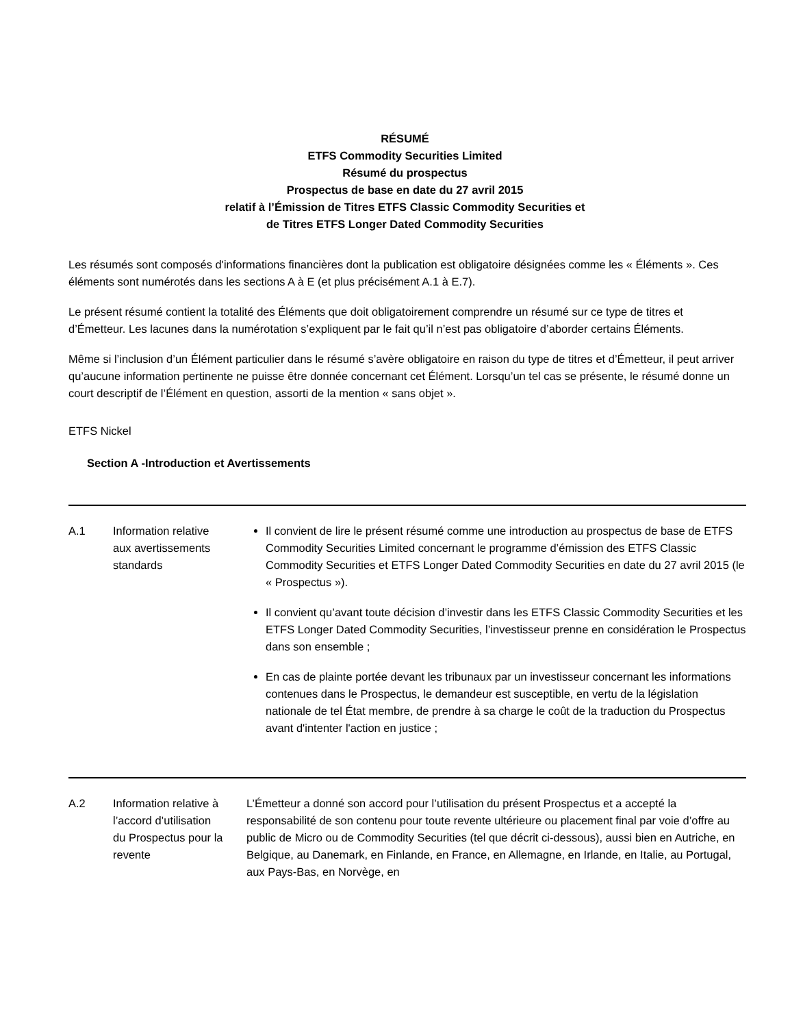RÉSUMÉ
ETFS Commodity Securities Limited
Résumé du prospectus
Prospectus de base en date du 27 avril 2015
relatif à l’Émission de Titres ETFS Classic Commodity Securities et
de Titres ETFS Longer Dated Commodity Securities
Les résumés sont composés d'informations financières dont la publication est obligatoire désignées comme les « Éléments ». Ces éléments sont numérotés dans les sections A à E (et plus précisément A.1 à E.7).
Le présent résumé contient la totalité des Éléments que doit obligatoirement comprendre un résumé sur ce type de titres et d’Émetteur. Les lacunes dans la numérotation s’expliquent par le fait qu’il n’est pas obligatoire d’aborder certains Éléments.
Même si l’inclusion d’un Élément particulier dans le résumé s’avère obligatoire en raison du type de titres et d’Émetteur, il peut arriver qu’aucune information pertinente ne puisse être donnée concernant cet Élément. Lorsqu’un tel cas se présente, le résumé donne un court descriptif de l’Élément en question, assorti de la mention « sans objet ».
ETFS Nickel
Section A -Introduction et Avertissements
| A.1 | Information relative aux avertissements standards | Il convient de lire le présent résumé comme une introduction au prospectus de base de ETFS Commodity Securities Limited concernant le programme d’émission des ETFS Classic Commodity Securities et ETFS Longer Dated Commodity Securities en date du 27 avril 2015 (le « Prospectus »). Il convient qu’avant toute décision d’investir dans les ETFS Classic Commodity Securities et les ETFS Longer Dated Commodity Securities, l’investisseur prenne en considération le Prospectus dans son ensemble ; En cas de plainte portée devant les tribunaux par un investisseur concernant les informations contenues dans le Prospectus, le demandeur est susceptible, en vertu de la législation nationale de tel État membre, de prendre à sa charge le coût de la traduction du Prospectus avant d'intenter l'action en justice ; |
| A.2 | Information relative à l’accord d’utilisation du Prospectus pour la revente | L’Émetteur a donné son accord pour l’utilisation du présent Prospectus et a accepté la responsabilité de son contenu pour toute revente ultérieure ou placement final par voie d’offre au public de Micro ou de Commodity Securities (tel que décrit ci-dessous), aussi bien en Autriche, en Belgique, au Danemark, en Finlande, en France, en Allemagne, en Irlande, en Italie, au Portugal, aux Pays-Bas, en Norvège, en |